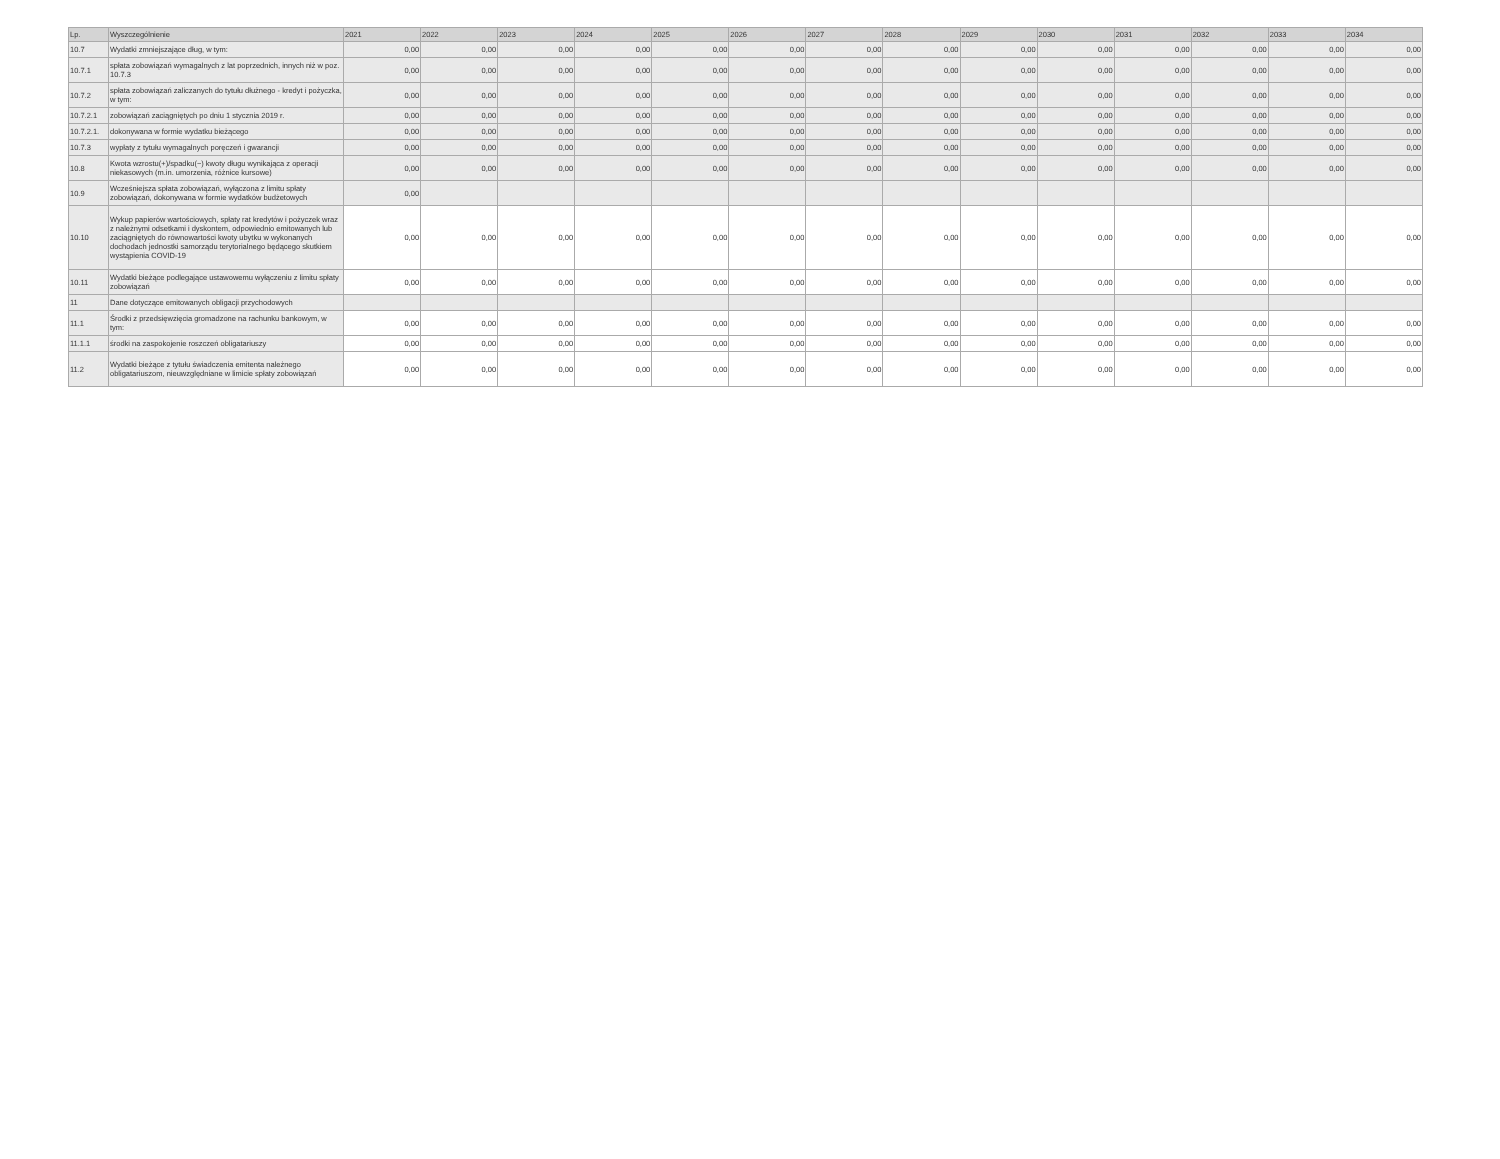| Lp. | Wyszczególnienie | 2021 | 2022 | 2023 | 2024 | 2025 | 2026 | 2027 | 2028 | 2029 | 2030 | 2031 | 2032 | 2033 | 2034 |
| --- | --- | --- | --- | --- | --- | --- | --- | --- | --- | --- | --- | --- | --- | --- | --- |
| 10.7 | Wydatki zmniejszające dług, w tym: | 0,00 | 0,00 | 0,00 | 0,00 | 0,00 | 0,00 | 0,00 | 0,00 | 0,00 | 0,00 | 0,00 | 0,00 | 0,00 | 0,00 |
| 10.7.1 | spłata zobowiązań wymagalnych z lat poprzednich, innych niż w poz. 10.7.3 | 0,00 | 0,00 | 0,00 | 0,00 | 0,00 | 0,00 | 0,00 | 0,00 | 0,00 | 0,00 | 0,00 | 0,00 | 0,00 | 0,00 |
| 10.7.2 | spłata zobowiązań zaliczanych do tytułu dłużnego - kredyt i pożyczka, w tym: | 0,00 | 0,00 | 0,00 | 0,00 | 0,00 | 0,00 | 0,00 | 0,00 | 0,00 | 0,00 | 0,00 | 0,00 | 0,00 | 0,00 |
| 10.7.2.1 | zobowiązań zaciągniętych po dniu 1 stycznia 2019 r. | 0,00 | 0,00 | 0,00 | 0,00 | 0,00 | 0,00 | 0,00 | 0,00 | 0,00 | 0,00 | 0,00 | 0,00 | 0,00 | 0,00 |
| 10.7.2.1. | dokonywana w formie wydatku bieżącego | 0,00 | 0,00 | 0,00 | 0,00 | 0,00 | 0,00 | 0,00 | 0,00 | 0,00 | 0,00 | 0,00 | 0,00 | 0,00 | 0,00 |
| 10.7.3 | wypłaty z tytułu wymagalnych poręczeń i gwarancji | 0,00 | 0,00 | 0,00 | 0,00 | 0,00 | 0,00 | 0,00 | 0,00 | 0,00 | 0,00 | 0,00 | 0,00 | 0,00 | 0,00 |
| 10.8 | Kwota wzrostu(+)/spadku(−) kwoty długu wynikająca z operacji niekasowych (m.in. umorzenia, różnice kursowe) | 0,00 | 0,00 | 0,00 | 0,00 | 0,00 | 0,00 | 0,00 | 0,00 | 0,00 | 0,00 | 0,00 | 0,00 | 0,00 | 0,00 |
| 10.9 | Wcześniejsza spłata zobowiązań, wyłączona z limitu spłaty zobowiązań, dokonywana w formie wydatków budżetowych | 0,00 | | | | | | | | | | | | | |
| 10.10 | Wykup papierów wartościowych, spłaty rat kredytów i pożyczek wraz z należnymi odsetkami i dyskontem, odpowiednio emitowanych lub zaciągniętych do równowartości kwoty ubytku w wykonanych dochodach jednostki samorządu terytorialnego będącego skutkiem wystąpienia COVID-19 | 0,00 | 0,00 | 0,00 | 0,00 | 0,00 | 0,00 | 0,00 | 0,00 | 0,00 | 0,00 | 0,00 | 0,00 | 0,00 | 0,00 |
| 10.11 | Wydatki bieżące podlegające ustawowemu wyłączeniu z limitu spłaty zobowiązań | 0,00 | 0,00 | 0,00 | 0,00 | 0,00 | 0,00 | 0,00 | 0,00 | 0,00 | 0,00 | 0,00 | 0,00 | 0,00 | 0,00 |
| 11 | Dane dotyczące emitowanych obligacji przychodowych | | | | | | | | | | | | | | |
| 11.1 | Środki z przedsięwzięcia gromadzone na rachunku bankowym, w tym: | 0,00 | 0,00 | 0,00 | 0,00 | 0,00 | 0,00 | 0,00 | 0,00 | 0,00 | 0,00 | 0,00 | 0,00 | 0,00 | 0,00 |
| 11.1.1 | środki na zaspokojenie roszczeń obligatariuszy | 0,00 | 0,00 | 0,00 | 0,00 | 0,00 | 0,00 | 0,00 | 0,00 | 0,00 | 0,00 | 0,00 | 0,00 | 0,00 | 0,00 |
| 11.2 | Wydatki bieżące z tytułu świadczenia emitenta należnego obligatariuszom, nieuwzględniane w limicie spłaty zobowiązań | 0,00 | 0,00 | 0,00 | 0,00 | 0,00 | 0,00 | 0,00 | 0,00 | 0,00 | 0,00 | 0,00 | 0,00 | 0,00 | 0,00 |